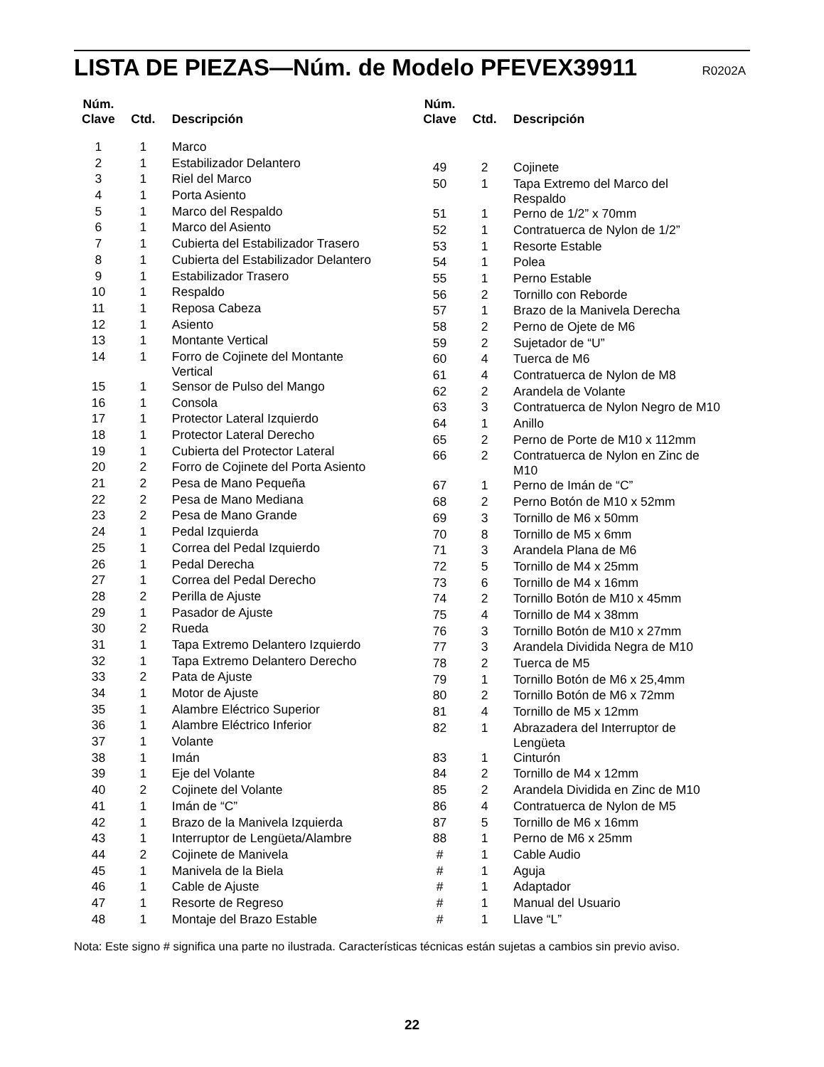LISTA DE PIEZAS—Núm. de Modelo PFEVEX39911 R0202A
| Núm. Clave | Ctd. | Descripción |
| --- | --- | --- |
| 1 | 1 | Marco |
| 2 | 1 | Estabilizador Delantero |
| 3 | 1 | Riel del Marco |
| 4 | 1 | Porta Asiento |
| 5 | 1 | Marco del Respaldo |
| 6 | 1 | Marco del Asiento |
| 7 | 1 | Cubierta del Estabilizador Trasero |
| 8 | 1 | Cubierta del Estabilizador Delantero |
| 9 | 1 | Estabilizador Trasero |
| 10 | 1 | Respaldo |
| 11 | 1 | Reposa Cabeza |
| 12 | 1 | Asiento |
| 13 | 1 | Montante Vertical |
| 14 | 1 | Forro de Cojinete del Montante Vertical |
| 15 | 1 | Sensor de Pulso del Mango |
| 16 | 1 | Consola |
| 17 | 1 | Protector Lateral Izquierdo |
| 18 | 1 | Protector Lateral Derecho |
| 19 | 1 | Cubierta del Protector Lateral |
| 20 | 2 | Forro de Cojinete del Porta Asiento |
| 21 | 2 | Pesa de Mano Pequeña |
| 22 | 2 | Pesa de Mano Mediana |
| 23 | 2 | Pesa de Mano Grande |
| 24 | 1 | Pedal Izquierda |
| 25 | 1 | Correa del Pedal Izquierdo |
| 26 | 1 | Pedal Derecha |
| 27 | 1 | Correa del Pedal Derecho |
| 28 | 2 | Perilla de Ajuste |
| 29 | 1 | Pasador de Ajuste |
| 30 | 2 | Rueda |
| 31 | 1 | Tapa Extremo Delantero Izquierdo |
| 32 | 1 | Tapa Extremo Delantero Derecho |
| 33 | 2 | Pata de Ajuste |
| 34 | 1 | Motor de Ajuste |
| 35 | 1 | Alambre Eléctrico Superior |
| 36 | 1 | Alambre Eléctrico Inferior |
| 37 | 1 | Volante |
| 38 | 1 | Imán |
| 39 | 1 | Eje del Volante |
| 40 | 2 | Cojinete del Volante |
| 41 | 1 | Imán de “C” |
| 42 | 1 | Brazo de la Manivela Izquierda |
| 43 | 1 | Interruptor de Lengüeta/Alambre |
| 44 | 2 | Cojinete de Manivela |
| 45 | 1 | Manivela de la Biela |
| 46 | 1 | Cable de Ajuste |
| 47 | 1 | Resorte de Regreso |
| 48 | 1 | Montaje del Brazo Estable |
| Núm. Clave | Ctd. | Descripción |
| --- | --- | --- |
| 49 | 2 | Cojinete |
| 50 | 1 | Tapa Extremo del Marco del Respaldo |
| 51 | 1 | Perno de 1/2” x 70mm |
| 52 | 1 | Contratuerca de Nylon de 1/2” |
| 53 | 1 | Resorte Estable |
| 54 | 1 | Polea |
| 55 | 1 | Perno Estable |
| 56 | 2 | Tornillo con Reborde |
| 57 | 1 | Brazo de la Manivela Derecha |
| 58 | 2 | Perno de Ojete de M6 |
| 59 | 2 | Sujetador de “U” |
| 60 | 4 | Tuerca de M6 |
| 61 | 4 | Contratuerca de Nylon de M8 |
| 62 | 2 | Arandela de Volante |
| 63 | 3 | Contratuerca de Nylon Negro de M10 |
| 64 | 1 | Anillo |
| 65 | 2 | Perno de Porte de M10 x 112mm |
| 66 | 2 | Contratuerca de Nylon en Zinc de M10 |
| 67 | 1 | Perno de Imán de “C” |
| 68 | 2 | Perno Botón de M10 x 52mm |
| 69 | 3 | Tornillo de M6 x 50mm |
| 70 | 8 | Tornillo de M5 x 6mm |
| 71 | 3 | Arandela Plana de M6 |
| 72 | 5 | Tornillo de M4 x 25mm |
| 73 | 6 | Tornillo de M4 x 16mm |
| 74 | 2 | Tornillo Botón de M10 x 45mm |
| 75 | 4 | Tornillo de M4 x 38mm |
| 76 | 3 | Tornillo Botón de M10 x 27mm |
| 77 | 3 | Arandela Dividida Negra de M10 |
| 78 | 2 | Tuerca de M5 |
| 79 | 1 | Tornillo Botón de M6 x 25,4mm |
| 80 | 2 | Tornillo Botón de M6 x 72mm |
| 81 | 4 | Tornillo de M5 x 12mm |
| 82 | 1 | Abrazadera del Interruptor de Lengüeta |
| 83 | 1 | Cinturón |
| 84 | 2 | Tornillo de M4 x 12mm |
| 85 | 2 | Arandela Dividida en Zinc de M10 |
| 86 | 4 | Contratuerca de Nylon de M5 |
| 87 | 5 | Tornillo de M6 x 16mm |
| 88 | 1 | Perno de M6 x 25mm |
| # | 1 | Cable Audio |
| # | 1 | Aguja |
| # | 1 | Adaptador |
| # | 1 | Manual del Usuario |
| # | 1 | Llave “L” |
Nota: Este signo # significa una parte no ilustrada. Características técnicas están sujetas a cambios sin previo aviso.
22